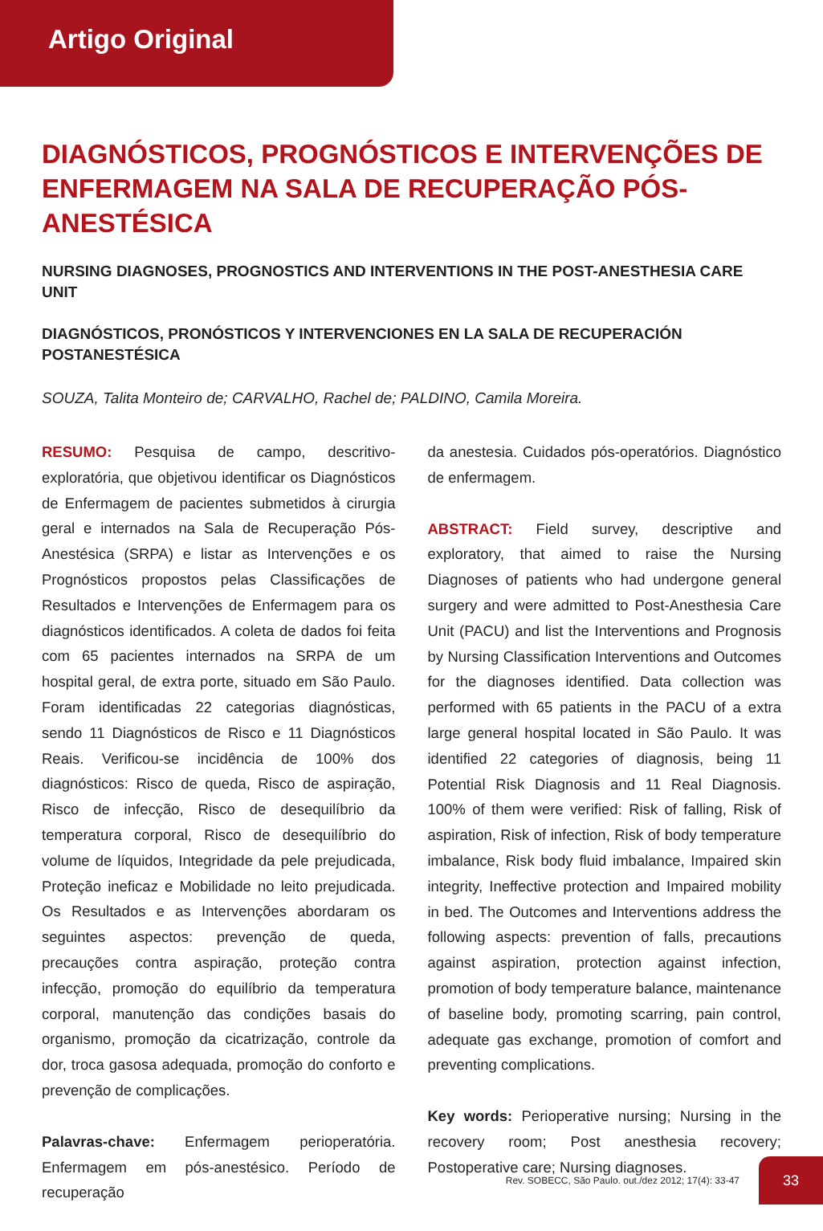Artigo Original
DIAGNÓSTICOS, PROGNÓSTICOS E INTERVENÇÕES DE ENFERMAGEM NA SALA DE RECUPERAÇÃO PÓS-ANESTÉSICA
NURSING DIAGNOSES, PROGNOSTICS AND INTERVENTIONS IN THE POST-ANESTHESIA CARE UNIT
DIAGNÓSTICOS, PRONÓSTICOS Y INTERVENCIONES EN LA SALA DE RECUPERACIÓN POSTANESTÉSICA
SOUZA, Talita Monteiro de; CARVALHO, Rachel de; PALDINO, Camila Moreira.
RESUMO: Pesquisa de campo, descritivo-exploratória, que objetivou identificar os Diagnósticos de Enfermagem de pacientes submetidos à cirurgia geral e internados na Sala de Recuperação Pós-Anestésica (SRPA) e listar as Intervenções e os Prognósticos propostos pelas Classificações de Resultados e Intervenções de Enfermagem para os diagnósticos identificados. A coleta de dados foi feita com 65 pacientes internados na SRPA de um hospital geral, de extra porte, situado em São Paulo. Foram identificadas 22 categorias diagnósticas, sendo 11 Diagnósticos de Risco e 11 Diagnósticos Reais. Verificou-se incidência de 100% dos diagnósticos: Risco de queda, Risco de aspiração, Risco de infecção, Risco de desequilíbrio da temperatura corporal, Risco de desequilíbrio do volume de líquidos, Integridade da pele prejudicada, Proteção ineficaz e Mobilidade no leito prejudicada. Os Resultados e as Intervenções abordaram os seguintes aspectos: prevenção de queda, precauções contra aspiração, proteção contra infecção, promoção do equilíbrio da temperatura corporal, manutenção das condições basais do organismo, promoção da cicatrização, controle da dor, troca gasosa adequada, promoção do conforto e prevenção de complicações.
Palavras-chave: Enfermagem perioperatória. Enfermagem em pós-anestésico. Período de recuperação
da anestesia. Cuidados pós-operatórios. Diagnóstico de enfermagem.
ABSTRACT: Field survey, descriptive and exploratory, that aimed to raise the Nursing Diagnoses of patients who had undergone general surgery and were admitted to Post-Anesthesia Care Unit (PACU) and list the Interventions and Prognosis by Nursing Classification Interventions and Outcomes for the diagnoses identified. Data collection was performed with 65 patients in the PACU of a extra large general hospital located in São Paulo. It was identified 22 categories of diagnosis, being 11 Potential Risk Diagnosis and 11 Real Diagnosis. 100% of them were verified: Risk of falling, Risk of aspiration, Risk of infection, Risk of body temperature imbalance, Risk body fluid imbalance, Impaired skin integrity, Ineffective protection and Impaired mobility in bed. The Outcomes and Interventions address the following aspects: prevention of falls, precautions against aspiration, protection against infection, promotion of body temperature balance, maintenance of baseline body, promoting scarring, pain control, adequate gas exchange, promotion of comfort and preventing complications.
Key words: Perioperative nursing; Nursing in the recovery room; Post anesthesia recovery; Postoperative care; Nursing diagnoses.
Rev. SOBECC, São Paulo. out./dez 2012; 17(4): 33-47 33